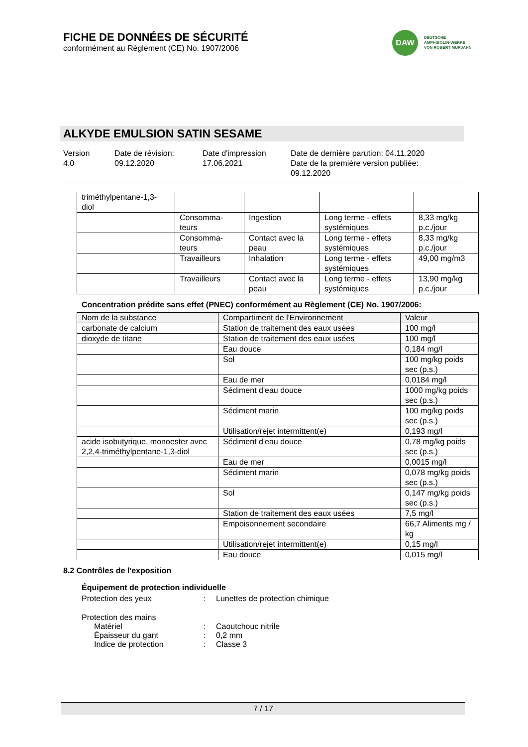FICHE DE DONNÉES DE SÉCURITÉ
conformément au Règlement (CE) No. 1907/2006
DAW
DEUTSCHE
AMPHIBOLIN-WERKE
VON ROBERT MURJAHN
ALKYDE EMULSION SATIN SESAME
Version
4.0
Date de révision:
09.12.2020
Date d'impression
17.06.2021
Date de dernière parution: 04.11.2020
Date de la première version publiée:
09.12.2020
| triméthylpentane-1,3- diol | | | | |
| | Consomma- teurs | Ingestion | Long terme - effets systémiques | 8,33 mg/kg p.c./jour |
| | Consomma- teurs | Contact avec la peau | Long terme - effets systémiques | 8,33 mg/kg p.c./jour |
| | Travailleurs | Inhalation | Long terme - effets systémiques | 49,00 mg/m3 |
| | Travailleurs | Contact avec la peau | Long terme - effets systémiques | 13,90 mg/kg p.c./jour |
Concentration prédite sans effet (PNEC) conformément au Règlement (CE) No. 1907/2006:
| Nom de la substance | Compartiment de l'Environnement | Valeur |
| --- | --- | --- |
| carbonate de calcium | Station de traitement des eaux usées | 100 mg/l |
| dioxyde de titane | Station de traitement des eaux usées | 100 mg/l |
| | Eau douce | 0,184 mg/l |
| | Sol | 100 mg/kg poids sec (p.s.) |
| | Eau de mer | 0,0184 mg/l |
| | Sédiment d'eau douce | 1000 mg/kg poids sec (p.s.) |
| | Sédiment marin | 100 mg/kg poids sec (p.s.) |
| | Utilisation/rejet intermittent(e) | 0,193 mg/l |
| acide isobutyrique, monoester avec 2,2,4-triméthylpentane-1,3-diol | Sédiment d'eau douce | 0,78 mg/kg poids sec (p.s.) |
| | Eau de mer | 0,0015 mg/l |
| | Sédiment marin | 0,078 mg/kg poids sec (p.s.) |
| | Sol | 0,147 mg/kg poids sec (p.s.) |
| | Station de traitement des eaux usées | 7,5 mg/l |
| | Empoisonnement secondaire | 66,7 Aliments mg / kg |
| | Utilisation/rejet intermittent(e) | 0,15 mg/l |
| | Eau douce | 0,015 mg/l |
8.2 Contrôles de l'exposition
Équipement de protection individuelle
Protection des yeux : Lunettes de protection chimique
Protection des mains
Matériel : Caoutchouc nitrile
Épaisseur du gant : 0,2 mm
Indice de protection : Classe 3
7 / 17